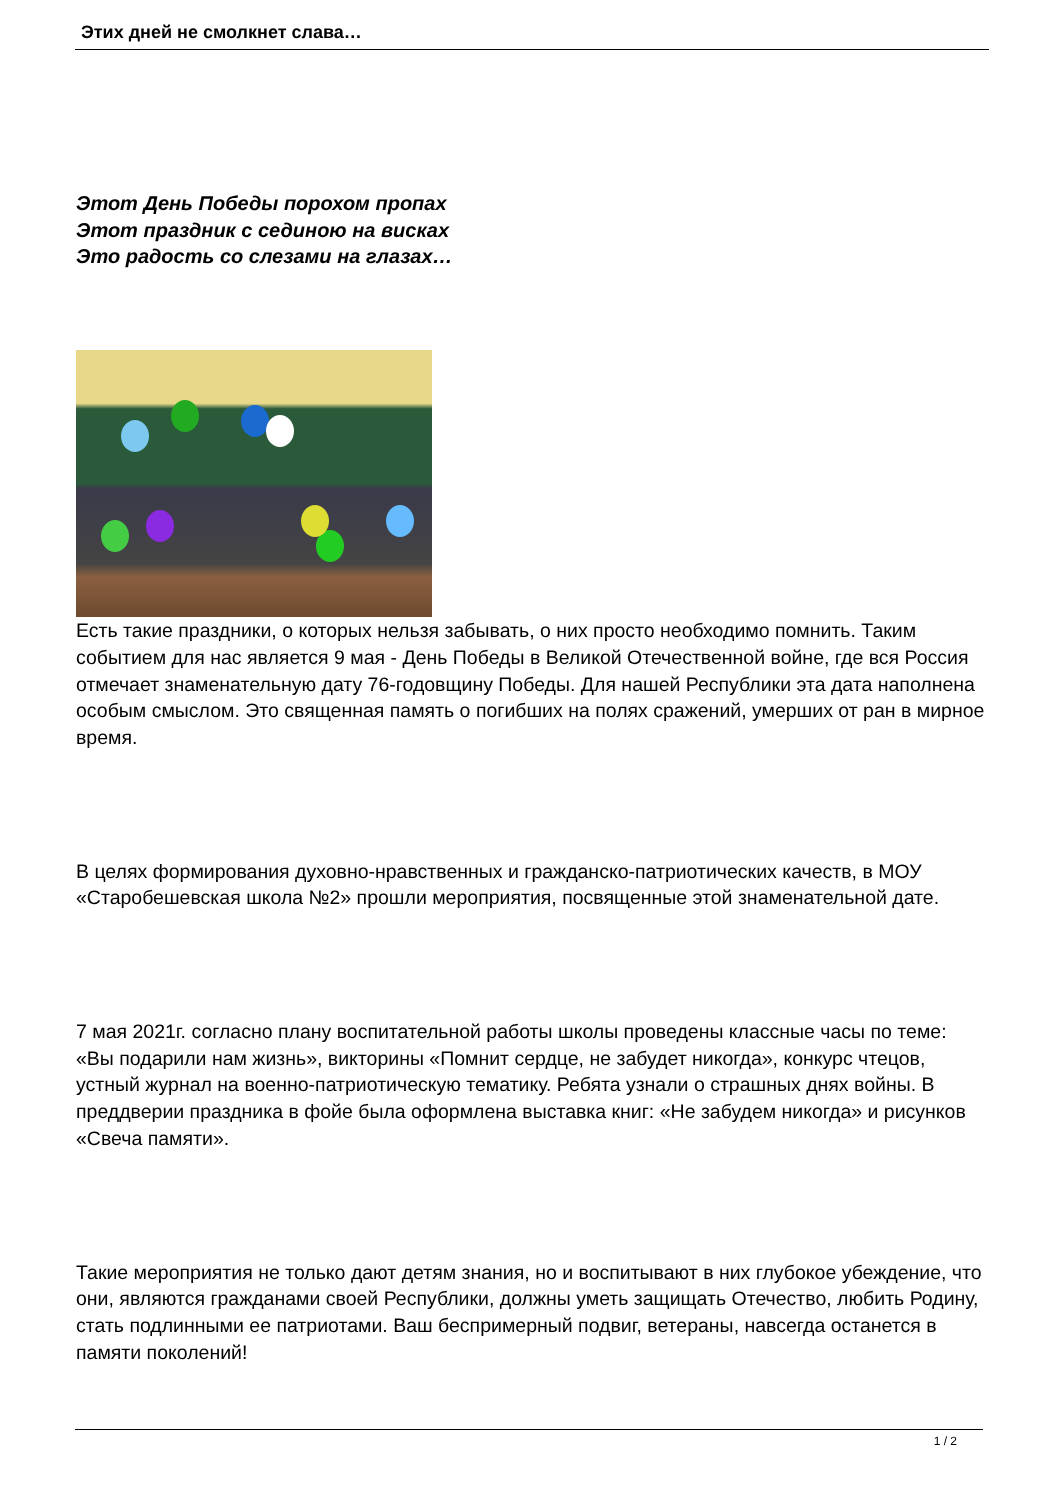Этих дней не смолкнет слава…
Этот День Победы порохом пропах
Этот праздник с сединою на висках
Это радость со слезами на глазах…
Есть такие праздники, о которых нельзя забывать, о них просто необходимо помнить. Таким событием для нас является 9 мая - День Победы в Великой Отечественной войне, где вся Россия отмечает знаменательную дату 76-годовщину Победы. Для нашей Республики эта дата наполнена особым смыслом. Это священная память о погибших на полях сражений, умерших от ран в мирное время.
В целях формирования духовно-нравственных и гражданско-патриотических качеств, в МОУ «Старобешевская школа №2» прошли мероприятия, посвященные этой знаменательной дате.
7 мая 2021г. согласно плану воспитательной работы школы проведены классные часы по теме: «Вы подарили нам жизнь», викторины «Помнит сердце, не забудет никогда», конкурс чтецов, устный журнал на военно-патриотическую тематику. Ребята узнали о страшных днях войны. В преддверии праздника в фойе была оформлена выставка книг: «Не забудем никогда» и рисунков «Свеча памяти».
Такие мероприятия не только дают детям знания, но и воспитывают в них глубокое убеждение, что они, являются гражданами своей Республики, должны уметь защищать Отечество, любить Родину, стать подлинными ее патриотами. Ваш беспримерный подвиг, ветераны, навсегда останется в памяти поколений!
1 / 2